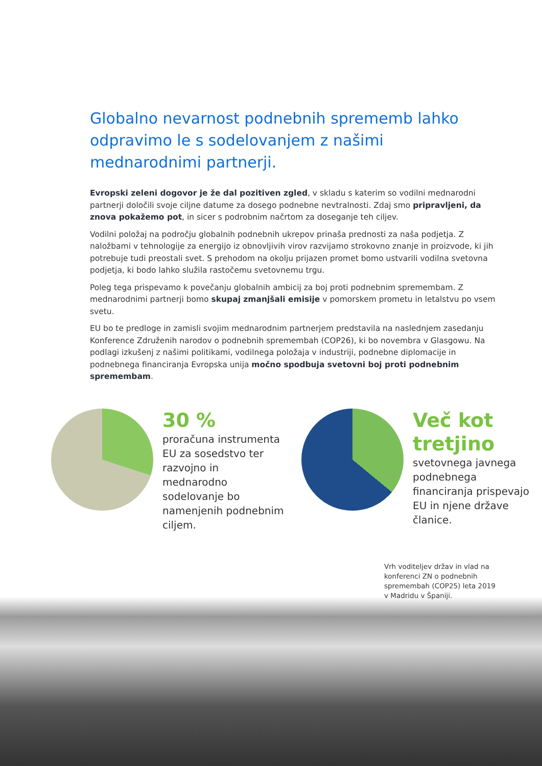Globalno nevarnost podnebnih sprememb lahko odpravimo le s sodelovanjem z našimi mednarodnimi partnerji.
Evropski zeleni dogovor je že dal pozitiven zgled, v skladu s katerim so vodilni mednarodni partnerji določili svoje ciljne datume za dosego podnebne nevtralnosti. Zdaj smo pripravljeni, da znova pokažemo pot, in sicer s podrobnim načrtom za doseganje teh ciljev.
Vodilni položaj na področju globalnih podnebnih ukrepov prinaša prednosti za naša podjetja. Z naložbami v tehnologije za energijo iz obnovljivih virov razvijamo strokovno znanje in proizvode, ki jih potrebuje tudi preostali svet. S prehodom na okolju prijazen promet bomo ustvarili vodilna svetovna podjetja, ki bodo lahko služila rastočemu svetovnemu trgu.
Poleg tega prispevamo k povečanju globalnih ambicij za boj proti podnebnim spremembam. Z mednarodnimi partnerji bomo skupaj zmanjšali emisije v pomorskem prometu in letalstvu po vsem svetu.
EU bo te predloge in zamisli svojim mednarodnim partnerjem predstavila na naslednjem zasedanju Konference Združenih narodov o podnebnih spremembah (COP26), ki bo novembra v Glasgowu. Na podlagi izkušenj z našimi politikami, vodilnega položaja v industriji, podnebne diplomacije in podnebnega financiranja Evropska unija močno spodbuja svetovni boj proti podnebnim spremembam.
30 %
proračuna instrumenta EU za sosedstvo ter razvojno in mednarodno sodelovanje bo namenjenih podnebnim ciljem.
Več kot tretjino
svetovnega javnega podnebnega financiranja prispevajo EU in njene države članice.
Vrh voditeljev držav in vlad na konferenci ZN o podnebnih spremembah (COP25) leta 2019 v Madridu v Španiji.